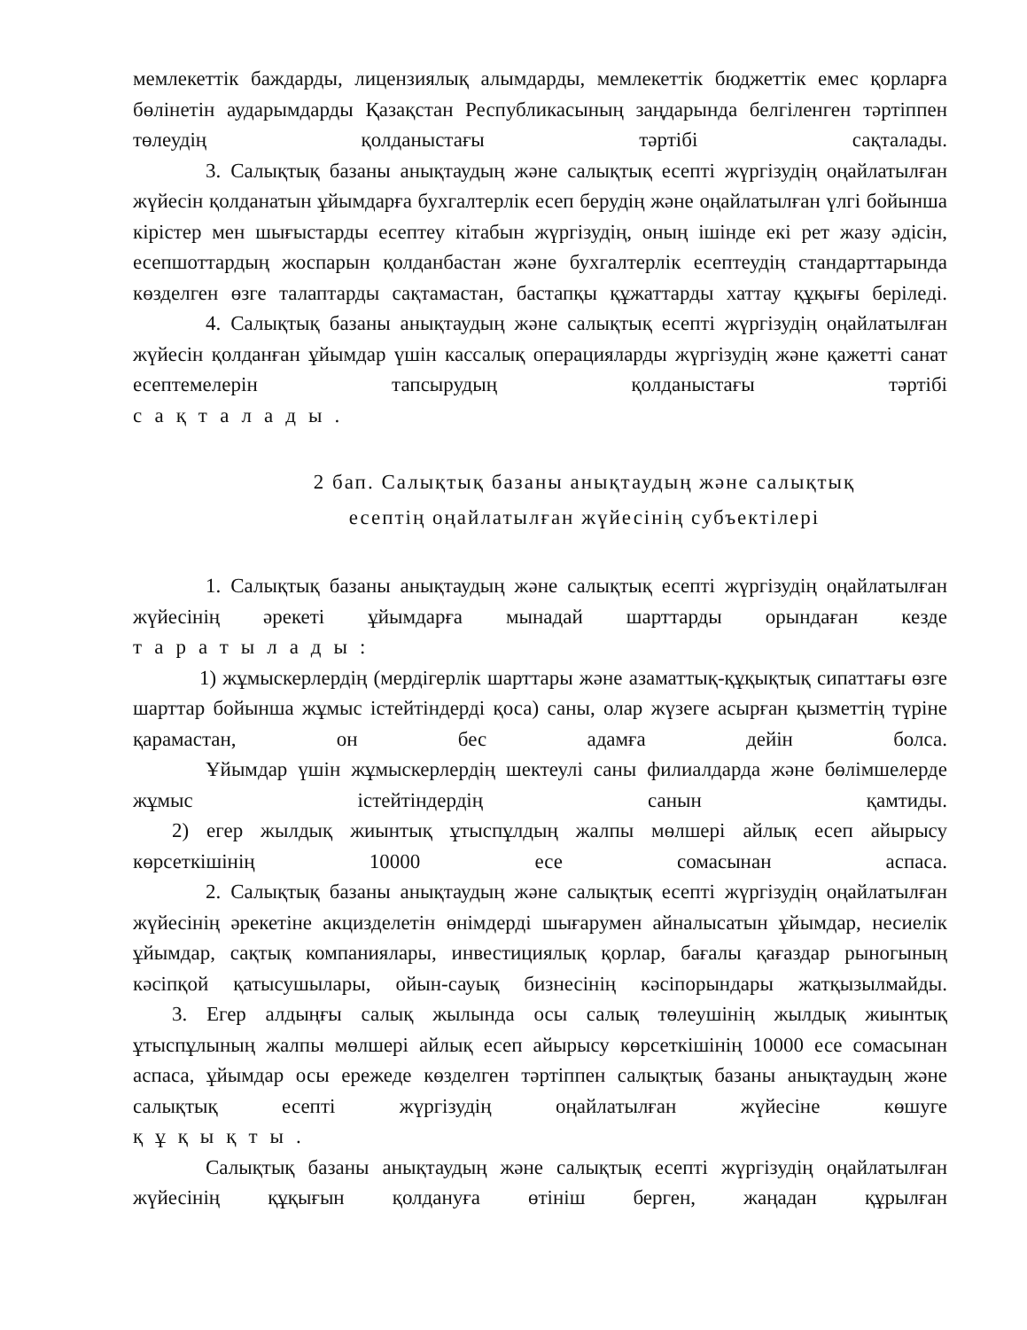мемлекеттік баждарды, лицензиялық алымдарды, мемлекеттік бюджеттік емес қорларға бөлінетін аударымдарды Қазақстан Республикасының заңдарында белгіленген тәртіппен төлеудің қолданыстағы тәртібі сақталады.
3. Салықтық базаны анықтаудың және салықтық есепті жүргізудің оңайлатылған жүйесін қолданатын ұйымдарға бухгалтерлік есеп берудің және оңайлатылған үлгі бойынша кірістер мен шығыстарды есептеу кітабын жүргізудің, оның ішінде екі рет жазу әдісін, есепшоттардың жоспарын қолданбастан және бухгалтерлік есептеудің стандарттарында көзделген өзге талаптарды сақтамастан, бастапқы құжаттарды хаттау құқығы беріледі.
4. Салықтық базаны анықтаудың және салықтық есепті жүргізудің оңайлатылған жүйесін қолданған ұйымдар үшін кассалық операцияларды жүргізудің және қажетті санат есептемелерін тапсырудың қолданыстағы тәртібі
сақталады.
2 бап. Салықтық базаны анықтаудың және салықтық
есептің оңайлатылған жүйесінің субъектілері
1. Салықтық базаны анықтаудың және салықтық есепті жүргізудің оңайлатылған жүйесінің әрекеті ұйымдарға мынадай шарттарды орындаған кезде
таратылады:
1) жұмыскерлердің (мердігерлік шарттары және азаматтық-құқықтық сипаттағы өзге шарттар бойынша жұмыс істейтіндерді қоса) саны, олар жүзеге асырған қызметтің түріне қарамастан, он бес адамға дейін болса.
Ұйымдар үшін жұмыскерлердің шектеулі саны филиалдарда және бөлімшелерде жұмыс істейтіндердің санын қамтиды.
2) егер жылдық жиынтық ұтыспұлдың жалпы мөлшері айлық есеп айырысу көрсеткішінің 10000 есе сомасынан аспаса.
2. Салықтық базаны анықтаудың және салықтық есепті жүргізудің оңайлатылған жүйесінің әрекетіне акцизделетін өнімдерді шығарумен айналысатын ұйымдар, несиелік ұйымдар, сақтық компаниялары, инвестициялық қорлар, бағалы қағаздар рыногының кәсіпқой қатысушылары, ойын-сауық бизнесінің кәсіпорындары жатқызылмайды.
3. Егер алдыңғы салық жылында осы салық төлеушінің жылдық жиынтық ұтыспұлының жалпы мөлшері айлық есеп айырысу көрсеткішінің 10000 есе сомасынан аспаса, ұйымдар осы ережеде көзделген тәртіппен салықтық базаны анықтаудың және салықтық есепті жүргізудің оңайлатылған жүйесіне көшуге
құқықты.
Салықтық базаны анықтаудың және салықтық есепті жүргізудің оңайлатылған жүйесінің құқығын қолдануға өтініш берген, жаңадан құрылған